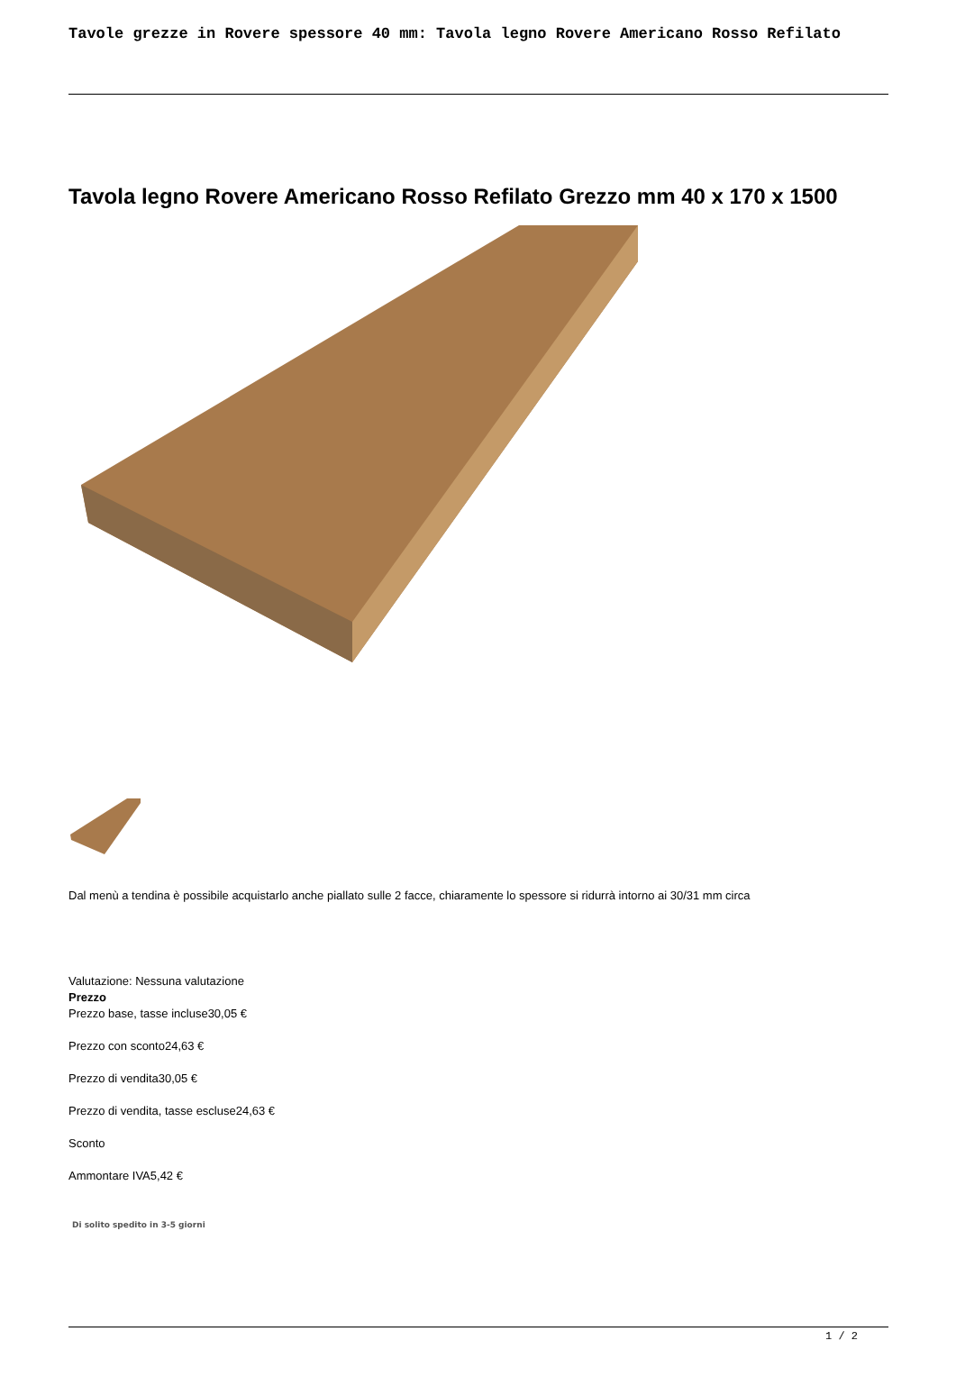Tavole grezze in Rovere spessore 40 mm: Tavola legno Rovere Americano Rosso Refilato
Tavola legno Rovere Americano Rosso Refilato Grezzo mm 40 x 170 x 1500
Dal menù a tendina è possibile acquistarlo anche piallato sulle 2 facce, chiaramente lo spessore si ridurrà intorno ai 30/31 mm circa
Valutazione: Nessuna valutazione
Prezzo
Prezzo base, tasse incluse30,05 €
Prezzo con sconto24,63 €
Prezzo di vendita30,05 €
Prezzo di vendita, tasse escluse24,63 €
Sconto
Ammontare IVA5,42 €
Di solito spedito in 3-5 giorni
1 / 2